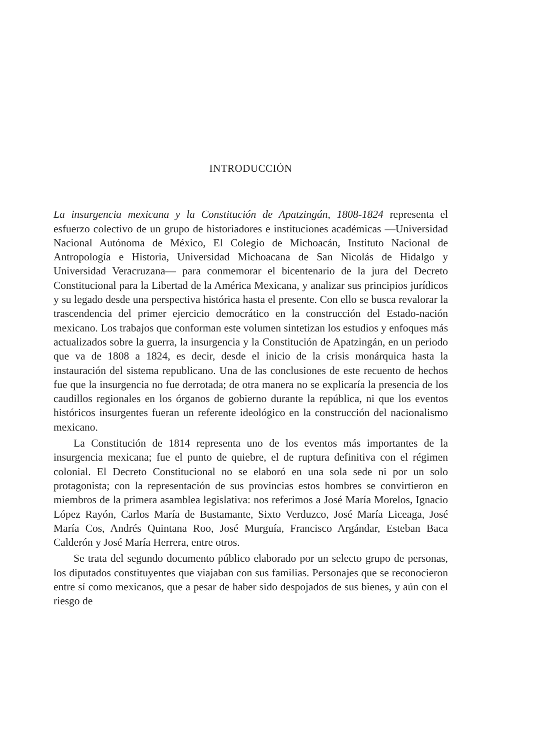INTRODUCCIÓN
La insurgencia mexicana y la Constitución de Apatzingán, 1808-1824 representa el esfuerzo colectivo de un grupo de historiadores e instituciones académicas —Universidad Nacional Autónoma de México, El Colegio de Michoacán, Instituto Nacional de Antropología e Historia, Universidad Michoacana de San Nicolás de Hidalgo y Universidad Veracruzana— para conmemorar el bicentenario de la jura del Decreto Constitucional para la Libertad de la América Mexicana, y analizar sus principios jurídicos y su legado desde una perspectiva histórica hasta el presente. Con ello se busca revalorar la trascendencia del primer ejercicio democrático en la construcción del Estado-nación mexicano. Los trabajos que conforman este volumen sintetizan los estudios y enfoques más actualizados sobre la guerra, la insurgencia y la Constitución de Apatzingán, en un periodo que va de 1808 a 1824, es decir, desde el inicio de la crisis monárquica hasta la instauración del sistema republicano. Una de las conclusiones de este recuento de hechos fue que la insurgencia no fue derrotada; de otra manera no se explicaría la presencia de los caudillos regionales en los órganos de gobierno durante la república, ni que los eventos históricos insurgentes fueran un referente ideológico en la construcción del nacionalismo mexicano.
La Constitución de 1814 representa uno de los eventos más importantes de la insurgencia mexicana; fue el punto de quiebre, el de ruptura definitiva con el régimen colonial. El Decreto Constitucional no se elaboró en una sola sede ni por un solo protagonista; con la representación de sus provincias estos hombres se convirtieron en miembros de la primera asamblea legislativa: nos referimos a José María Morelos, Ignacio López Rayón, Carlos María de Bustamante, Sixto Verduzco, José María Liceaga, José María Cos, Andrés Quintana Roo, José Murguía, Francisco Argándar, Esteban Baca Calderón y José María Herrera, entre otros.
Se trata del segundo documento público elaborado por un selecto grupo de personas, los diputados constituyentes que viajaban con sus familias. Personajes que se reconocieron entre sí como mexicanos, que a pesar de haber sido despojados de sus bienes, y aún con el riesgo de